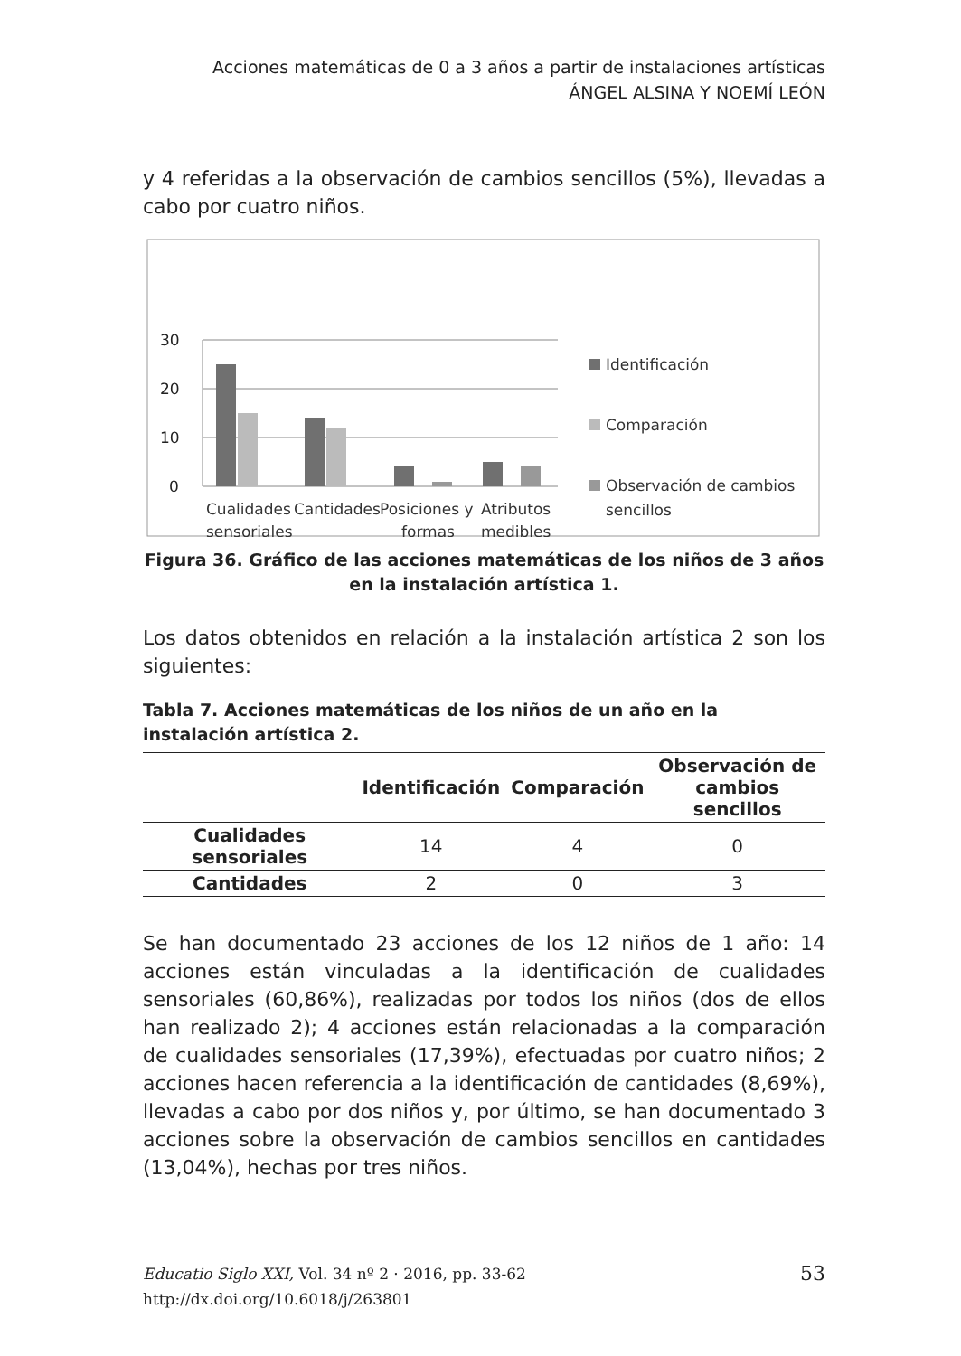Acciones matemáticas de 0 a 3 años a partir de instalaciones artísticas
ÁNGEL ALSINA Y NOEMÍ LEÓN
y 4 referidas a la observación de cambios sencillos (5%), llevadas a cabo por cuatro niños.
30
20
10
0
Cualidades
sensoriales
Cantidades
Posiciones y
formas
Atributos
medibles
Identificación
Comparación
Observación de cambios
sencillos
Figura 36. Gráfico de las acciones matemáticas de los niños de 3 años en la instalación artística 1.
Los datos obtenidos en relación a la instalación artística 2 son los siguientes:
Tabla 7. Acciones matemáticas de los niños de un año en la instalación artística 2.
| | Identificación | Comparación | Observación de cambios sencillos |
| --- | --- | --- | --- |
| Cualidades sensoriales | 14 | 4 | 0 |
| Cantidades | 2 | 0 | 3 |
Se han documentado 23 acciones de los 12 niños de 1 año: 14 acciones están vinculadas a la identificación de cualidades sensoriales (60,86%), realizadas por todos los niños (dos de ellos han realizado 2); 4 acciones están relacionadas a la comparación de cualidades sensoriales (17,39%), efectuadas por cuatro niños; 2 acciones hacen referencia a la identificación de cantidades (8,69%), llevadas a cabo por dos niños y, por último, se han documentado 3 acciones sobre la observación de cambios sencillos en cantidades (13,04%), hechas por tres niños.
Educatio Siglo XXI, Vol. 34 nº 2 · 2016, pp. 33-62 53
http://dx.doi.org/10.6018/j/263801